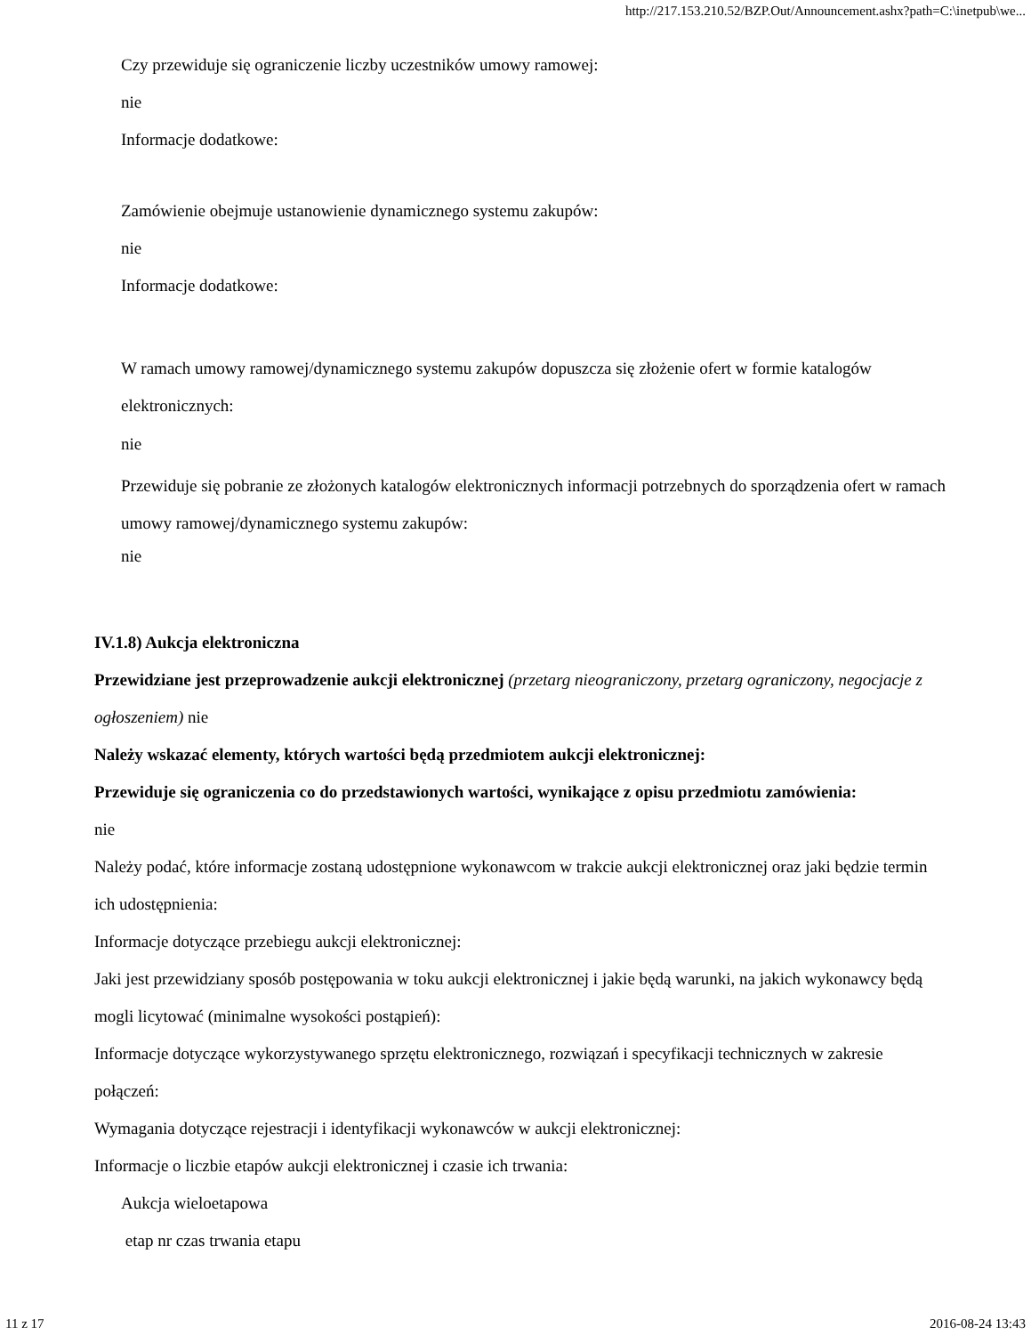http://217.153.210.52/BZP.Out/Announcement.ashx?path=C:\inetpub\we...
Czy przewiduje się ograniczenie liczby uczestników umowy ramowej:
nie
Informacje dodatkowe:
Zamówienie obejmuje ustanowienie dynamicznego systemu zakupów:
nie
Informacje dodatkowe:
W ramach umowy ramowej/dynamicznego systemu zakupów dopuszcza się złożenie ofert w formie katalogów elektronicznych:
nie
Przewiduje się pobranie ze złożonych katalogów elektronicznych informacji potrzebnych do sporządzenia ofert w ramach umowy ramowej/dynamicznego systemu zakupów:
nie
IV.1.8) Aukcja elektroniczna
Przewidziane jest przeprowadzenie aukcji elektronicznej (przetarg nieograniczony, przetarg ograniczony, negocjacje z ogłoszeniem) nie
Należy wskazać elementy, których wartości będą przedmiotem aukcji elektronicznej:
Przewiduje się ograniczenia co do przedstawionych wartości, wynikające z opisu przedmiotu zamówienia:
nie
Należy podać, które informacje zostaną udostępnione wykonawcom w trakcie aukcji elektronicznej oraz jaki będzie termin ich udostępnienia:
Informacje dotyczące przebiegu aukcji elektronicznej:
Jaki jest przewidziany sposób postępowania w toku aukcji elektronicznej i jakie będą warunki, na jakich wykonawcy będą mogli licytować (minimalne wysokości postąpień):
Informacje dotyczące wykorzystywanego sprzętu elektronicznego, rozwiązań i specyfikacji technicznych w zakresie połączeń:
Wymagania dotyczące rejestracji i identyfikacji wykonawców w aukcji elektronicznej:
Informacje o liczbie etapów aukcji elektronicznej i czasie ich trwania:
Aukcja wieloetapowa
etap nr czas trwania etapu
11 z 17 2016-08-24 13:43